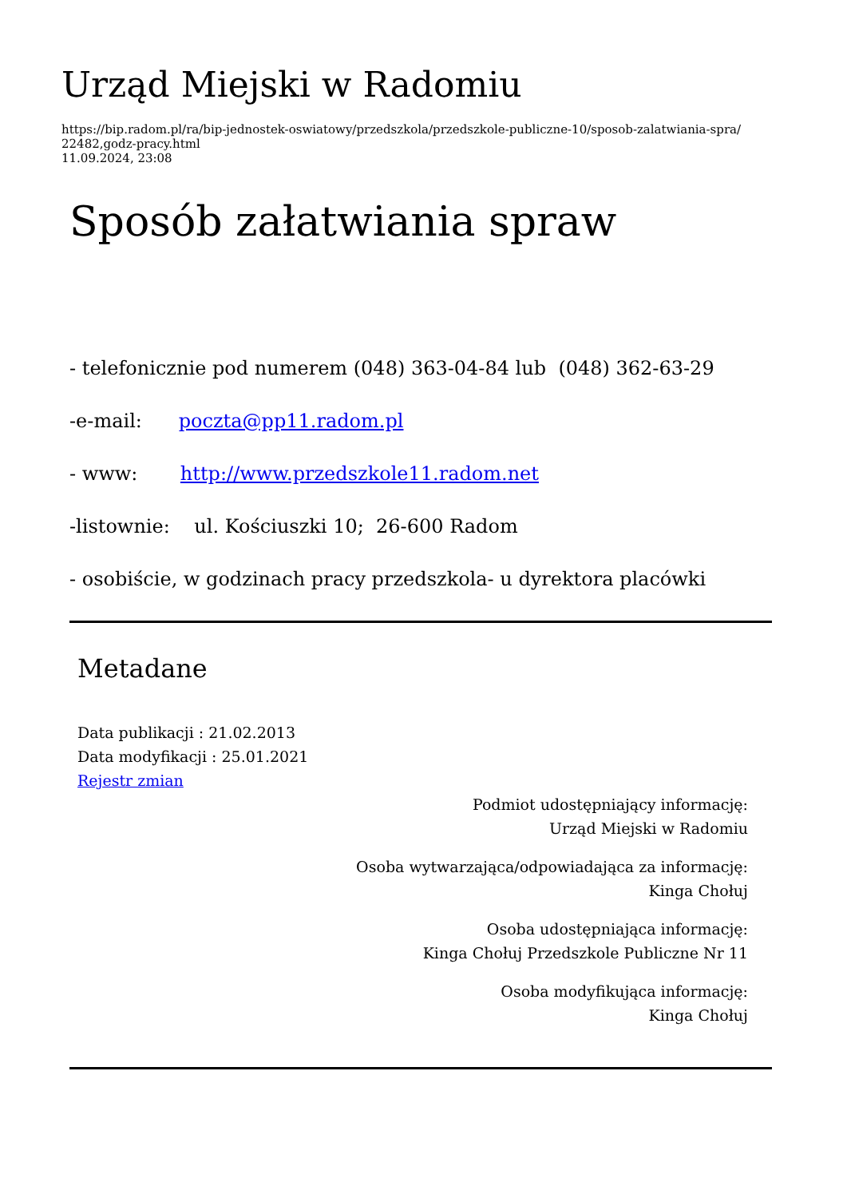Urząd Miejski w Radomiu
https://bip.radom.pl/ra/bip-jednostek-oswiatowy/przedszkola/przedszkole-publiczne-10/sposob-zalatwiania-spra/
22482,godz-pracy.html
11.09.2024, 23:08
Sposób załatwiania spraw
- telefonicznie pod numerem (048) 363-04-84 lub (048) 362-63-29
-e-mail: poczta@pp11.radom.pl
- www: http://www.przedszkole11.radom.net
-listownie: ul. Kościuszki 10; 26-600 Radom
- osobiście, w godzinach pracy przedszkola- u dyrektora placówki
Metadane
Data publikacji : 21.02.2013
Data modyfikacji : 25.01.2021
Rejestr zmian
Podmiot udostępniający informację:
Urząd Miejski w Radomiu
Osoba wytwarzająca/odpowiadająca za informację:
Kinga Chołuj
Osoba udostępniająca informację:
Kinga Chołuj Przedszkole Publiczne Nr 11
Osoba modyfikująca informację:
Kinga Chołuj